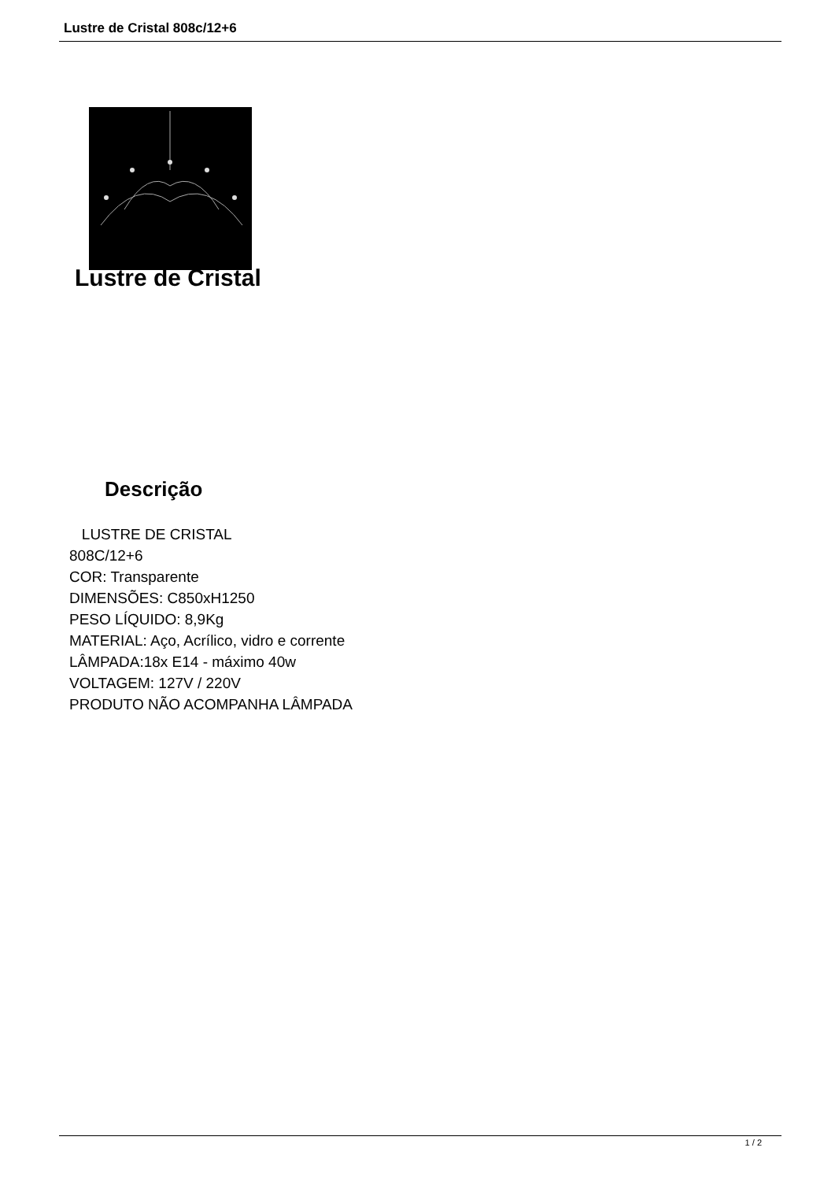Lustre de Cristal 808c/12+6
Lustre de Cristal
Descrição
LUSTRE DE CRISTAL
808C/12+6
COR: Transparente
DIMENSÕES: C850xH1250
PESO LÍQUIDO: 8,9Kg
MATERIAL: Aço, Acrílico, vidro e corrente
LÂMPADA:18x E14 - máximo 40w
VOLTAGEM: 127V / 220V
PRODUTO NÃO ACOMPANHA LÂMPADA
1 / 2